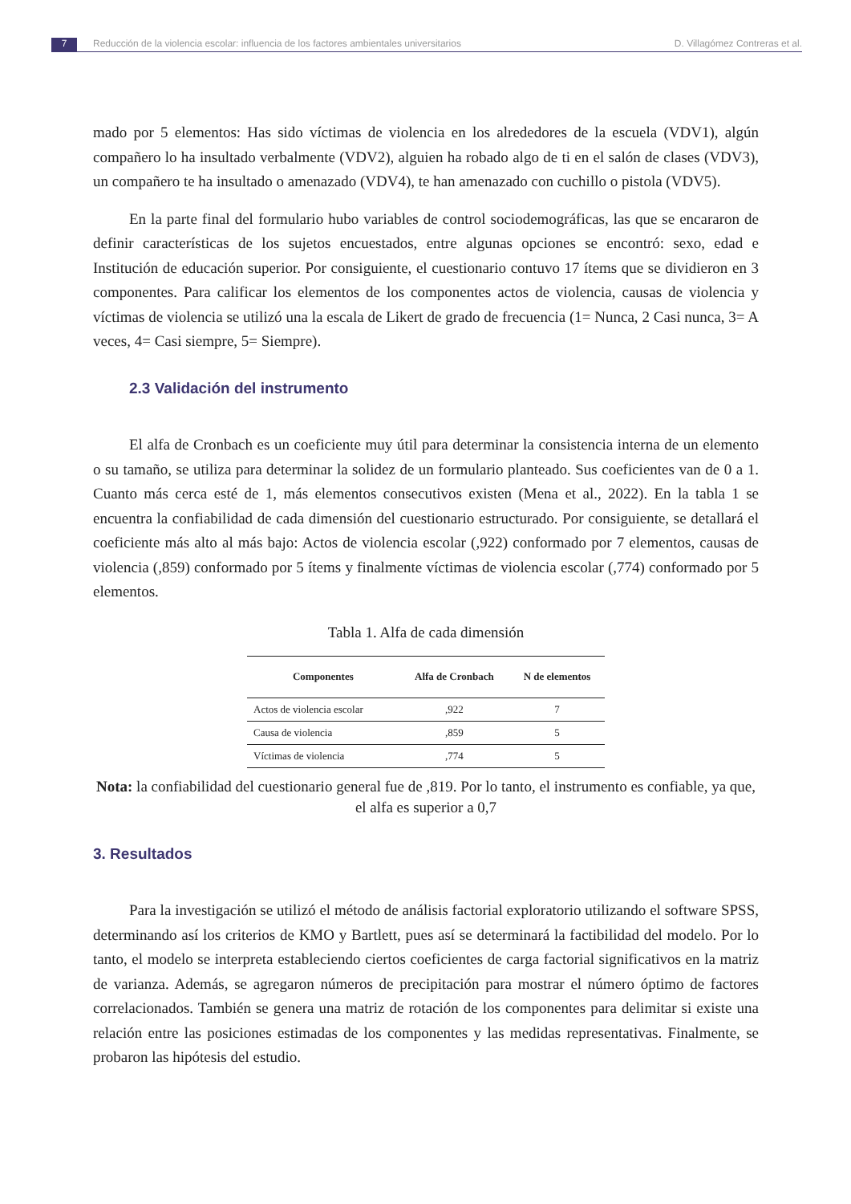7 Reducción de la violencia escolar: influencia de los factores ambientales universitarios D. Villagómez Contreras et al.
mado por 5 elementos: Has sido víctimas de violencia en los alrededores de la escuela (VDV1), algún compañero lo ha insultado verbalmente (VDV2), alguien ha robado algo de ti en el salón de clases (VDV3), un compañero te ha insultado o amenazado (VDV4), te han amenazado con cuchillo o pistola (VDV5).
En la parte final del formulario hubo variables de control sociodemográficas, las que se encararon de definir características de los sujetos encuestados, entre algunas opciones se encontró: sexo, edad e Institución de educación superior. Por consiguiente, el cuestionario contuvo 17 ítems que se dividieron en 3 componentes. Para calificar los elementos de los componentes actos de violencia, causas de violencia y víctimas de violencia se utilizó una la escala de Likert de grado de frecuencia (1= Nunca, 2 Casi nunca, 3= A veces, 4= Casi siempre, 5= Siempre).
2.3 Validación del instrumento
El alfa de Cronbach es un coeficiente muy útil para determinar la consistencia interna de un elemento o su tamaño, se utiliza para determinar la solidez de un formulario planteado. Sus coeficientes van de 0 a 1. Cuanto más cerca esté de 1, más elementos consecutivos existen (Mena et al., 2022). En la tabla 1 se encuentra la confiabilidad de cada dimensión del cuestionario estructurado. Por consiguiente, se detallará el coeficiente más alto al más bajo: Actos de violencia escolar (,922) conformado por 7 elementos, causas de violencia (,859) conformado por 5 ítems y finalmente víctimas de violencia escolar (,774) conformado por 5 elementos.
Tabla 1. Alfa de cada dimensión
| Componentes | Alfa de Cronbach | N de elementos |
| --- | --- | --- |
| Actos de violencia escolar | ,922 | 7 |
| Causa de violencia | ,859 | 5 |
| Víctimas de violencia | ,774 | 5 |
Nota: la confiabilidad del cuestionario general fue de ,819. Por lo tanto, el instrumento es confiable, ya que, el alfa es superior a 0,7
3. Resultados
Para la investigación se utilizó el método de análisis factorial exploratorio utilizando el software SPSS, determinando así los criterios de KMO y Bartlett, pues así se determinará la factibilidad del modelo. Por lo tanto, el modelo se interpreta estableciendo ciertos coeficientes de carga factorial significativos en la matriz de varianza. Además, se agregaron números de precipitación para mostrar el número óptimo de factores correlacionados. También se genera una matriz de rotación de los componentes para delimitar si existe una relación entre las posiciones estimadas de los componentes y las medidas representativas. Finalmente, se probaron las hipótesis del estudio.